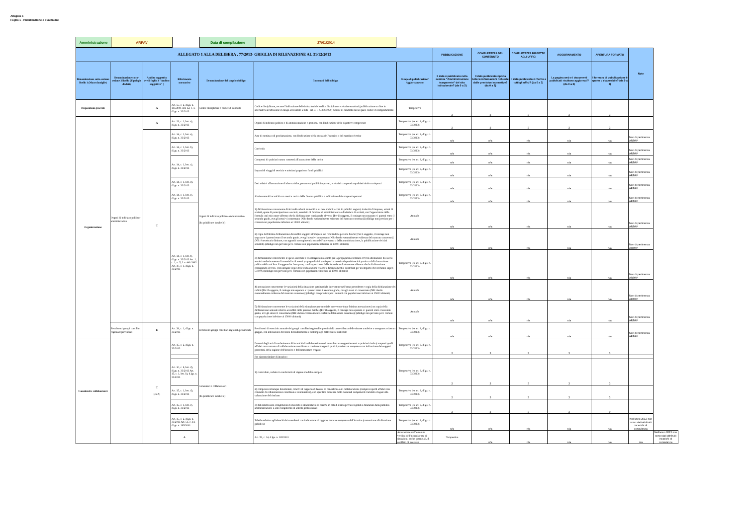Allegato 1
Foglio 1 - Pubblicazione e qualità dati
| Amministrazione | ARPAV | | Data di compilazione | 27/01/2014 |
| ALLEGATO 1 ALLA DELIBERA . 77/2013- GRIGLIA DI RILEVAZIONE AL 31/12/2013 | | | | | | | PUBBLICAZIONE | COMPLETEZZA DEL CONTENUTO | COMPLETEZZA RISPETTO AGLI UFFICI | AGGIORNAMENTO | APERTURA FORMATO | Note | |
| --- | --- | --- | --- | --- | --- | --- | --- | --- | --- | --- | --- | --- | --- |
| Denominazione sotto-sezione livello 1 (Macrofamiglie) | Denominazione sotto-sezione 2 livello (Tipologie di dati) | Ambito soggettivo (vedi foglio 3 "Ambito soggettivo" ) | Riferimento normativo | Denominazione del singolo obbligo | Contenuti dell'obbligo | Tempo di pubblicazione/ Aggiornamento | Il dato è pubblicato nella sezione "Amministrazione trasparente" del sito istituzionale? (da 0 a 2) | Il dato pubblicato riporta tutte le informazioni richieste dalle previsioni normative? (da 0 a 3) | Il dato pubblicato è riferito a tutti gli uffici? (da 0 a 3) | La pagina web e i documenti pubblicati risultano aggiornati? (da 0 a 3) | Il formato di pubblicazione è aperto o elaborabile? (da 0 a 3) | | |
| Disposizioni generali | | A | Art. 55, c. 2, d.lgs. n. 165/2001 Art. 12, c. 1, d.lgs. n. 33/2013 | Codice disciplinare e codice di condotta | Codice disciplinare, recante l'indicazione delle infrazioni del codice disciplinare e relative sanzioni (pubblicazione on line in alternativa all'affissione in luogo accessibile a tutti - art. 7, l. n. 300/1970) Codice di condotta inteso quale codice di comportamento | Tempestivo | 2 | 3 | 3 | 3 | 3 | | |
| Organizzazione | Organi di indirizzo politico-amministrativo | A | Art. 13, c. 1, lett. a), d.lgs. n. 33/2013 | Organi di indirizzo politico-amministrativo (da pubblicare in tabelle) | Organi di indirizzo politico e di amministrazione e gestione, con l'indicazione delle rispettive competenze | Tempestivo (ex art. 8, d.lgs. n. 33/2013) | 2 | 3 | 3 | 3 | 3 | | |
| | | T | Art. 14, c. 1, lett. a), d.lgs. n. 33/2013 | | Atto di nomina o di proclamazione, con l'indicazione della durata dell'incarico o del mandato elettivo | Tempestivo (ex art. 8, d.lgs. n. 33/2013) | n/a | n/a | n/a | n/a | n/a | Non di pertinenza ARPAV | |
| | | | Art. 14, c. 1, lett. b), d.lgs. n. 33/2013 | | Curricula | Tempestivo (ex art. 8, d.lgs. n. 33/2013) | n/a | n/a | n/a | n/a | n/a | Non di pertinenza ARPAV | |
| | | | Art. 14, c. 1, lett. c), d.lgs. n. 33/2013 | | Compensi di qualsiasi natura connessi all'assunzione della carica | Tempestivo (ex art. 8, d.lgs. n. | n/a | n/a | n/a | n/a | n/a | Non di pertinenza ARPAV | |
| | | | | | Importi di viaggi di servizio e missioni pagati con fondi pubblici | Tempestivo (ex art. 8, d.lgs. n. 33/2013) | n/a | n/a | n/a | n/a | n/a | Non di pertinenza ARPAV | |
| | | | Art. 14, c. 1, lett. d), d.lgs. n. 33/2013 | | Dati relativi all'assunzione di altre cariche, presso enti pubblici o privati, e relativi compensi a qualsiasi titolo corrisposti | Tempestivo (ex art. 8, d.lgs. n. 33/2013) | n/a | n/a | n/a | n/a | n/a | Non di pertinenza ARPAV | |
| | | | Art. 14, c. 1, lett. e), d.lgs. n. 33/2013 | | Altri eventuali incarichi con oneri a carico della finanza pubblica e indicazione dei compensi spettanti | Tempestivo (ex art. 8, d.lgs. n. 33/2013) | n/a | n/a | n/a | n/a | n/a | Non di pertinenza ARPAV | |
| | | | Art. 14, c. 1, lett. f), d.lgs. n. 33/2013 Art. 1, c. 1, n. 5, l. n. 441/1982 Art. 47, c. 1, d.lgs. n. 33/2013 | | 1) dichiarazione concernente diritti reali su beni immobili e su beni mobili iscritti in pubblici registri, titolarità di imprese, azioni di società, quote di partecipazione a società, esercizio di funzioni di amministratore o di sindaco di società, con l'apposizione della formula «sul mio onore affermo che la dichiarazione corrisponde al vero» [Per il soggetto, il coniuge non separato e i parenti entro il secondo grado, ove gli stessi vi consentano (NB: dando eventualmente evidenza del mancato consenso)] (obbligo non previsto per i comuni con popolazione inferiore ai 15000 abitanti) | Annuale | n/a | n/a | n/a | n/a | n/a | Non di pertinenza ARPAV | |
| | | | | | 2) copia dell'ultima dichiarazione dei redditi soggetti all'imposta sui redditi delle persone fisiche [Per il soggetto, il coniuge non separato e i parenti entro il secondo grado, ove gli stessi vi consentano (NB: dando eventualmente evidenza del mancato consenso)] (NB: è necessario limitare, con appositi accorgimenti a cura dell'interessato o della amministrazione, la pubblicazione dei dati sensibili) (obbligo non previsto per i comuni con popolazione inferiore ai 15000 abitanti) | Annuale | n/a | n/a | n/a | n/a | n/a | Non di pertinenza ARPAV | |
| | | | | | 3) dichiarazione concernente le spese sostenute e le obbligazioni assunte per la propaganda elettorale ovvero attestazione di essersi avvalsi esclusivamente di materiali e di mezzi propagandistici predisposti e messi a disposizione dal partito o dalla formazione politica della cui lista il soggetto ha fatto parte, con l'apposizione della formula «sul mio onore affermo che la dichiarazione corrisponde al vero» (con allegate copie delle dichiarazioni relative a finanziamenti e contributi per un importo che nell'anno superi 5.000 €) (obbligo non previsto per i comuni con popolazione inferiore ai 15000 abitanti) | Tempestivo (ex art. 8, d.lgs. n. 33/2013) | n/a | n/a | n/a | n/a | n/a | Non di pertinenza ARPAV | |
| | | | | | 4) attestazione concernente le variazioni della situazione patrimoniale intervenute nell'anno precedente e copia della dichiarazione dei redditi [Per il soggetto, il coniuge non separato e i parenti entro il secondo grado, ove gli stessi vi consentano (NB: dando eventualmente evidenza del mancato consenso)] (obbligo non previsto per i comuni con popolazione inferiore ai 15000 abitanti) | Annuale | n/a | n/a | n/a | n/a | n/a | Non di pertinenza ARPAV | |
| | | | | | 5) dichiarazione concernente le variazioni della situazione patrimoniale intervenute dopo l'ultima attestazione (con copia della dichiarazione annuale relativa ai redditi delle persone fisiche) [Per il soggetto, il coniuge non separato e i parenti entro il secondo grado, ove gli stessi vi consentano (NB: dando eventualmente evidenza del mancato consenso)] (obbligo non previsto per i comuni con popolazione inferiore ai 15000 abitanti) | Annuale | n/a | n/a | n/a | n/a | n/a | Non di pertinenza ARPAV | |
| | Rendiconti gruppi consiliari regionali/provinciali | E | Art. 28, c. 1, d.lgs. n. 33/2013 | Rendiconti gruppi consiliari regionali/provinciali | Rendiconti di esercizio annuale dei gruppi consiliari regionali e provinciali, con evidenza delle risorse trasferite o assegnate a ciascun gruppo, con indicazione del titolo di trasferimento e dell'impiego delle risorse utilizzate | Tempestivo (ex art. 8, d.lgs. n. 33/2013) | n/a | n/a | n/a | n/a | n/a | Non di pertinenza ARPAV | |
| Consulenti e collaboratori | | T (ex A) | Art. 15, c. 2, d.lgs. n. 33/2013 | Consulenti e collaboratori (da pubblicare in tabelle) | Estremi degli atti di conferimento di incarichi di collaborazione o di consulenza a soggetti esterni a qualsiasi titolo (compresi quelli affidati con contratto di collaborazione coordinata e continuativa) per i quali è previsto un compenso con indicazione dei soggetti percettori, della ragione dell'incarico e dell'ammontare erogato | Tempestivo (ex art. 8, d.lgs. n. 33/2013) | 2 | 3 | 3 | 3 | 3 | | |
| | | | | | Per ciascun titolare di incarico: | | | | | | | | |
| | | | Art. 10, c. 8, lett. d), d.lgs. n. 33/2013 Art. 15, c. 1, lett. b), d.lgs. n. 33/2013 | | 1) curriculum, redatto in conformità al vigente modello europeo | Tempestivo (ex art. 8, d.lgs. n. 33/2013) | 2 | 3 | 3 | 3 | 3 | | |
| | | | Art. 15, c. 1, lett. d), d.lgs. n. 33/2013 | | 2) compensi comunque denominati, relativi al rapporto di lavoro, di consulenza o di collaborazione (compresi quelli affidati con contratto di collaborazione coordinata e continuativa), con specifica evidenza delle eventuali componenti variabili o legate alla valutazione del risultato | Tempestivo (ex art. 8, d.lgs. n. 33/2013) | 2 | 3 | 3 | 3 | 3 | | |
| | | | Art. 15, c. 1, lett. c), d.lgs. n. 33/2013 | | 3) dati relativi allo svolgimento di incarichi o alla titolarità di cariche in enti di diritto privato regolati o finanziati dalla pubblica amministrazione o allo svolgimento di attività professionali | Tempestivo (ex art. 8, d.lgs. n. 33/2013) | 2 | 3 | 3 | 3 | 0 | | |
| | | | Art. 15, c. 2, d.lgs. n. 33/2013 Art. 53, c. 14, d.lgs. n. 165/2001 | | Tabelle relative agli elenchi dei consulenti con indicazione di oggetto, durata e compenso dell'incarico (comunicate alla Funzione pubblica) | Tempestivo (ex art. 8, d.lgs. n. 33/2013) | n/a | n/a | n/a | n/a | n/a | Nell'anno 2013 non sono stati attribuiti incarichi di consulenza | |
| | | | A | | Art. 53, c. 14, d.lgs. n. 165/2001 | Attestazione dell'avvenuta verifica dell'insussistenza di situazioni, anche potenziali, di conflitto di interesse | Tempestivo | n/a | n/a | n/a | n/a | n/a | Nell'anno 2013 non sono stati attribuiti incarichi di consulenza |